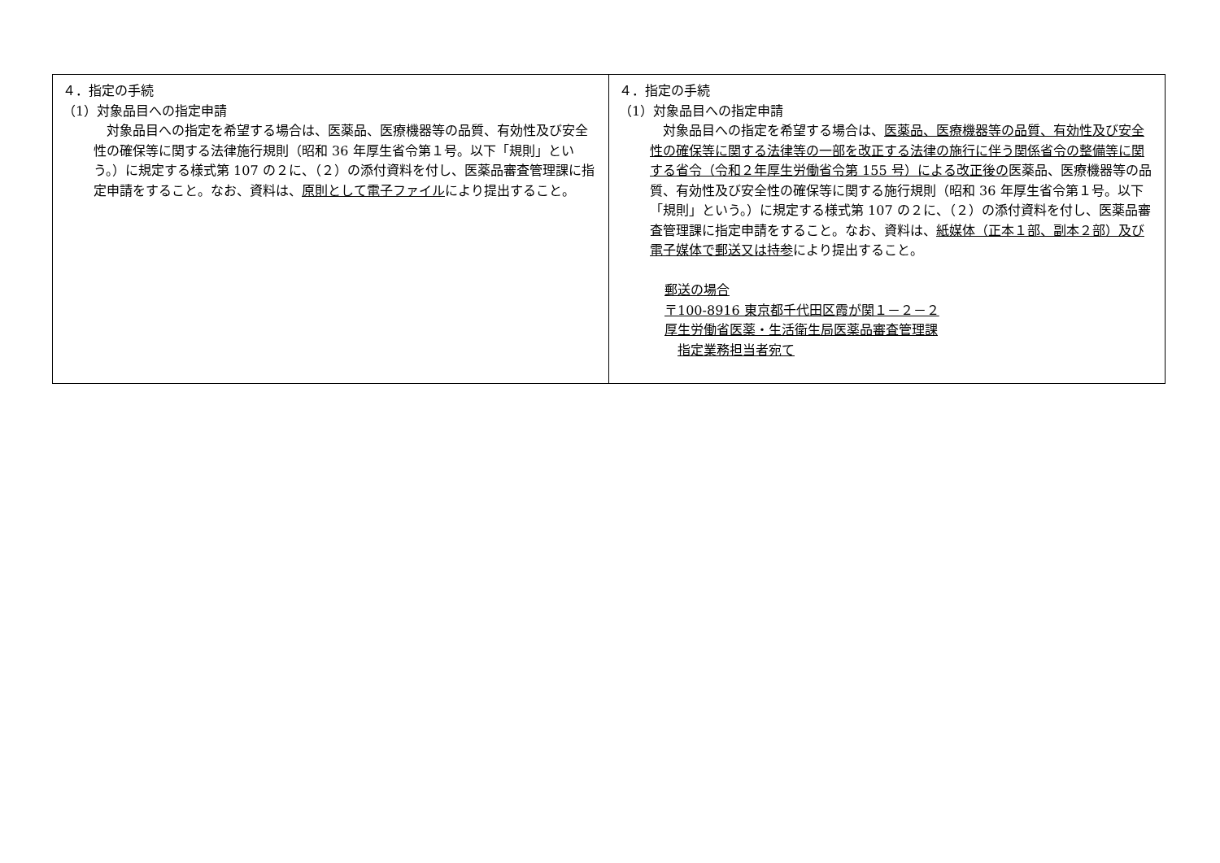| ４．指定の手続 （1）対象品目への指定申請 対象品目への指定を希望する場合は、医薬品、医療機器等の品質、有効性及び安全性の確保等に関する法律施行規則（昭和 36 年厚生省令第１号。以下「規則」という。）に規定する様式第 107 の２に、（２）の添付資料を付し、医薬品審査管理課に指定申請をすること。なお、資料は、 原則として電子ファイル により提出すること。 | ４．指定の手続 （1）対象品目への指定申請 対象品目への指定を希望する場合は、 医薬品、医療機器等の品質、有効性及び安全性の確保等に関する法律等の一部を改正する法律の施行に伴う関係省令の整備等に関する省令（令和２年厚生労働省令第 155 号）による改正後の 医薬品、医療機器等の品質、有効性及び安全性の確保等に関する施行規則（昭和 36 年厚生省令第１号。以下「規則」という。）に規定する様式第 107 の２に、（２）の添付資料を付し、医薬品審査管理課に指定申請をすること。なお、資料は、 紙媒体（正本１部、副本２部）及び電子媒体で郵送又は持参 により提出すること。 郵送の場合 〒100-8916 東京都千代田区霞が関１－２－２ 厚生労働省医薬・生活衛生局医薬品審査管理課 指定業務担当者宛て |